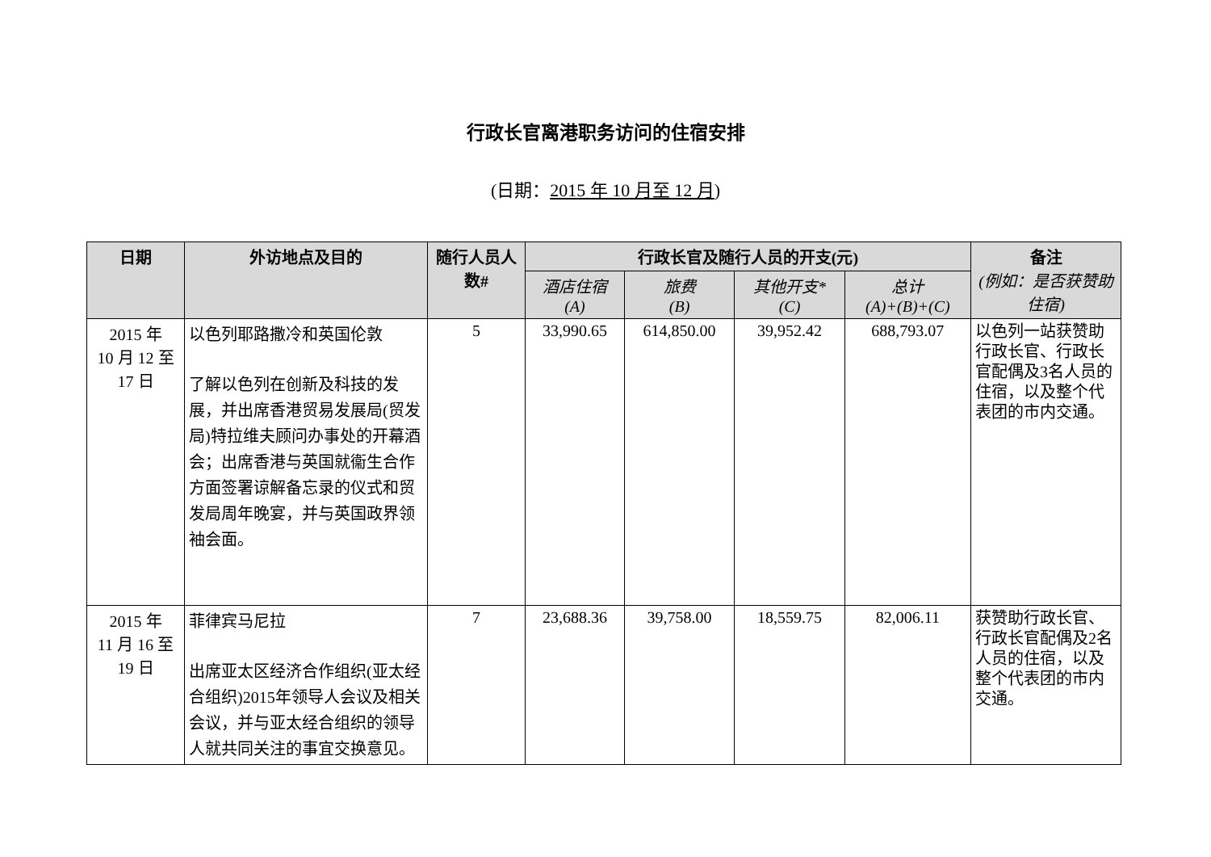行政长官离港职务访问的住宿安排
(日期：2015 年 10 月至 12 月)
| 日期 | 外访地点及目的 | 随行人员人数# | 行政长官及随行人员的开支(元) | | | | 备注 (例如：是否获赞助住宿) |
| --- | --- | --- | --- | --- | --- | --- | --- |
| | | | 酒店住宿 (A) | 旅费 (B) | 其他开支* (C) | 总计 (A)+(B)+(C) | |
| 2015 年 10 月 12 至 17 日 | 以色列耶路撒冷和英国伦敦 了解以色列在创新及科技的发展，并出席香港贸易发展局(贸发局)特拉维夫顾问办事处的开幕酒会；出席香港与英国就衞生合作方面签署谅解备忘录的仪式和贸发局周年晚宴，并与英国政界领袖会面。 | 5 | 33,990.65 | 614,850.00 | 39,952.42 | 688,793.07 | 以色列一站获赞助行政长官、行政长官配偶及3名人员的住宿，以及整个代表团的市内交通。 |
| 2015 年 11 月 16 至 19 日 | 菲律宾马尼拉 出席亚太区经济合作组织(亚太经合组织)2015年领导人会议及相关会议，并与亚太经合组织的领导人就共同关注的事宜交换意见。 | 7 | 23,688.36 | 39,758.00 | 18,559.75 | 82,006.11 | 获赞助行政长官、行政长官配偶及2名人员的住宿，以及整个代表团的市内交通。 |